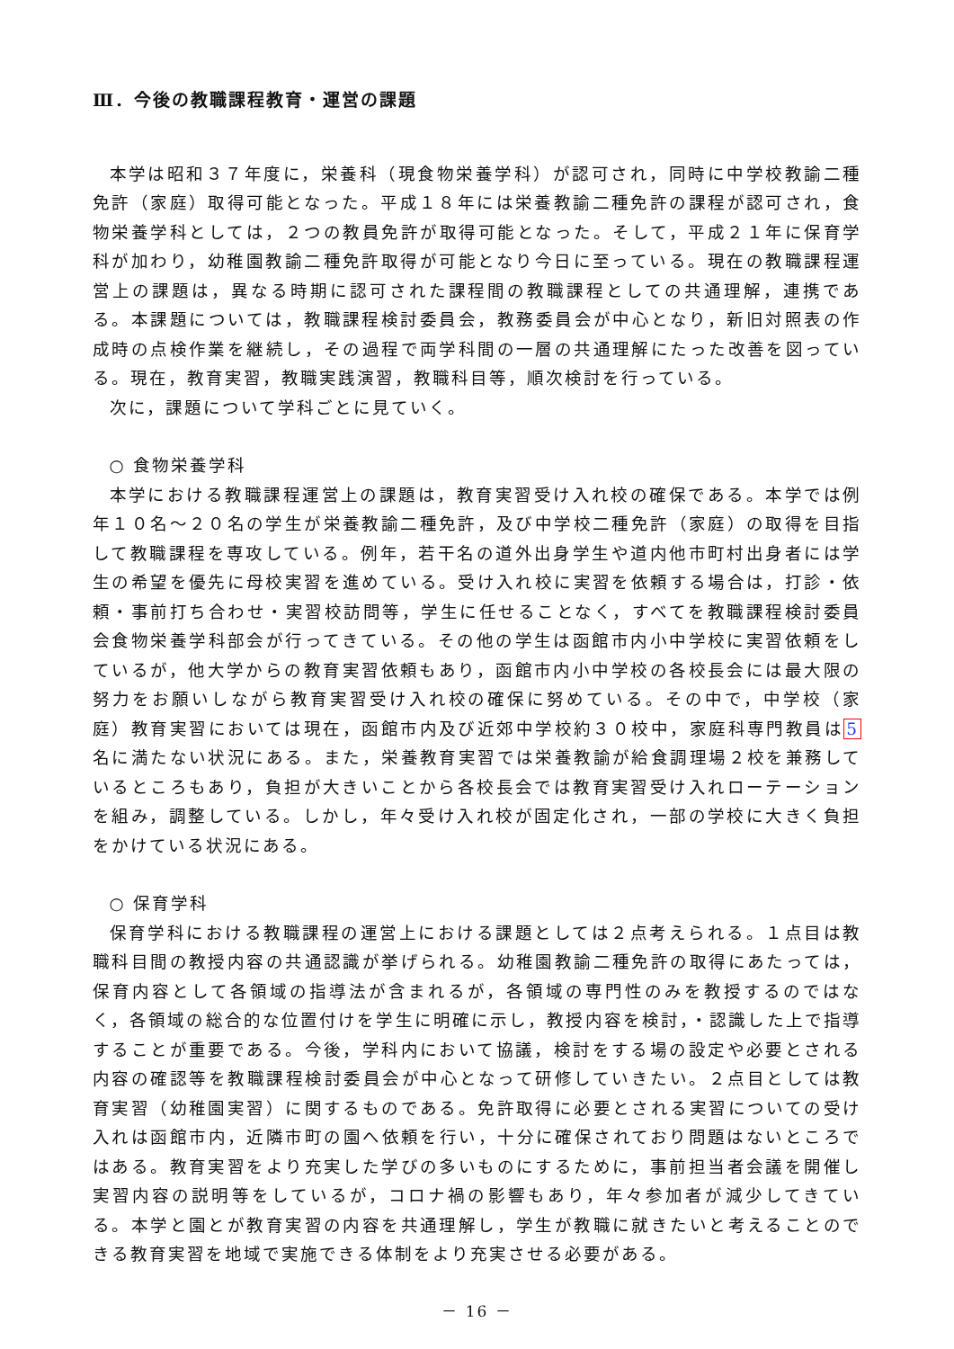Ⅲ．今後の教職課程教育・運営の課題
本学は昭和３７年度に，栄養科（現食物栄養学科）が認可され，同時に中学校教諭二種免許（家庭）取得可能となった。平成１８年には栄養教諭二種免許の課程が認可され，食物栄養学科としては，２つの教員免許が取得可能となった。そして，平成２１年に保育学科が加わり，幼稚園教諭二種免許取得が可能となり今日に至っている。現在の教職課程運営上の課題は，異なる時期に認可された課程間の教職課程としての共通理解，連携である。本課題については，教職課程検討委員会，教務委員会が中心となり，新旧対照表の作成時の点検作業を継続し，その過程で両学科間の一層の共通理解にたった改善を図っている。現在，教育実習，教職実践演習，教職科目等，順次検討を行っている。
次に，課題について学科ごとに見ていく。
○ 食物栄養学科
本学における教職課程運営上の課題は，教育実習受け入れ校の確保である。本学では例年１０名～２０名の学生が栄養教諭二種免許，及び中学校二種免許（家庭）の取得を目指して教職課程を専攻している。例年，若干名の道外出身学生や道内他市町村出身者には学生の希望を優先に母校実習を進めている。受け入れ校に実習を依頼する場合は，打診・依頼・事前打ち合わせ・実習校訪問等，学生に任せることなく，すべてを教職課程検討委員会食物栄養学科部会が行ってきている。その他の学生は函館市内小中学校に実習依頼をしているが，他大学からの教育実習依頼もあり，函館市内小中学校の各校長会には最大限の努力をお願いしながら教育実習受け入れ校の確保に努めている。その中で，中学校（家庭）教育実習においては現在，函館市内及び近郊中学校約３０校中，家庭科専門教員は5名に満たない状況にある。また，栄養教育実習では栄養教諭が給食調理場２校を兼務しているところもあり，負担が大きいことから各校長会では教育実習受け入れローテーションを組み，調整している。しかし，年々受け入れ校が固定化され，一部の学校に大きく負担をかけている状況にある。
○ 保育学科
保育学科における教職課程の運営上における課題としては２点考えられる。１点目は教職科目間の教授内容の共通認識が挙げられる。幼稚園教諭二種免許の取得にあたっては，保育内容として各領域の指導法が含まれるが，各領域の専門性のみを教授するのではなく，各領域の総合的な位置付けを学生に明確に示し，教授内容を検討，・認識した上で指導することが重要である。今後，学科内において協議，検討をする場の設定や必要とされる内容の確認等を教職課程検討委員会が中心となって研修していきたい。２点目としては教育実習（幼稚園実習）に関するものである。免許取得に必要とされる実習についての受け入れは函館市内，近隣市町の園へ依頼を行い，十分に確保されており問題はないところではある。教育実習をより充実した学びの多いものにするために，事前担当者会議を開催し実習内容の説明等をしているが，コロナ禍の影響もあり，年々参加者が減少してきている。本学と園とが教育実習の内容を共通理解し，学生が教職に就きたいと考えることのできる教育実習を地域で実施できる体制をより充実させる必要がある。
－ 16 －